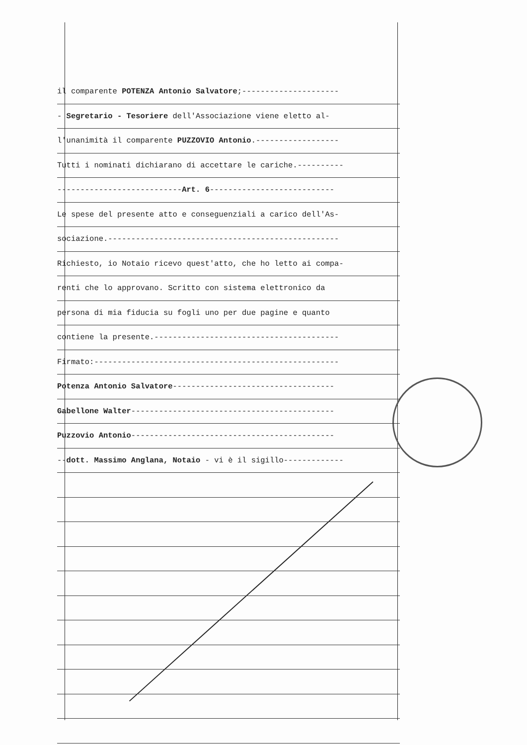il comparente POTENZA Antonio Salvatore;---------------------
- Segretario - Tesoriere dell'Associazione viene eletto al-
l'unanimità il comparente PUZZOVIO Antonio.------------------
Tutti i nominati dichiarano di accettare le cariche.----------
---------------------------Art. 6---------------------------
Le spese del presente atto e conseguenziali a carico dell'As-
sociazione.--------------------------------------------------
Richiesto, io Notaio ricevo quest'atto, che ho letto ai compa-
renti che lo approvano. Scritto con sistema elettronico da
persona di mia fiducia su fogli uno per due pagine e quanto
contiene la presente.----------------------------------------
Firmato:-----------------------------------------------------
Potenza Antonio Salvatore-----------------------------------
Gabellone Walter--------------------------------------------
Puzzovio Antonio--------------------------------------------
--dott. Massimo Anglana, Notaio - vi è il sigillo-------------